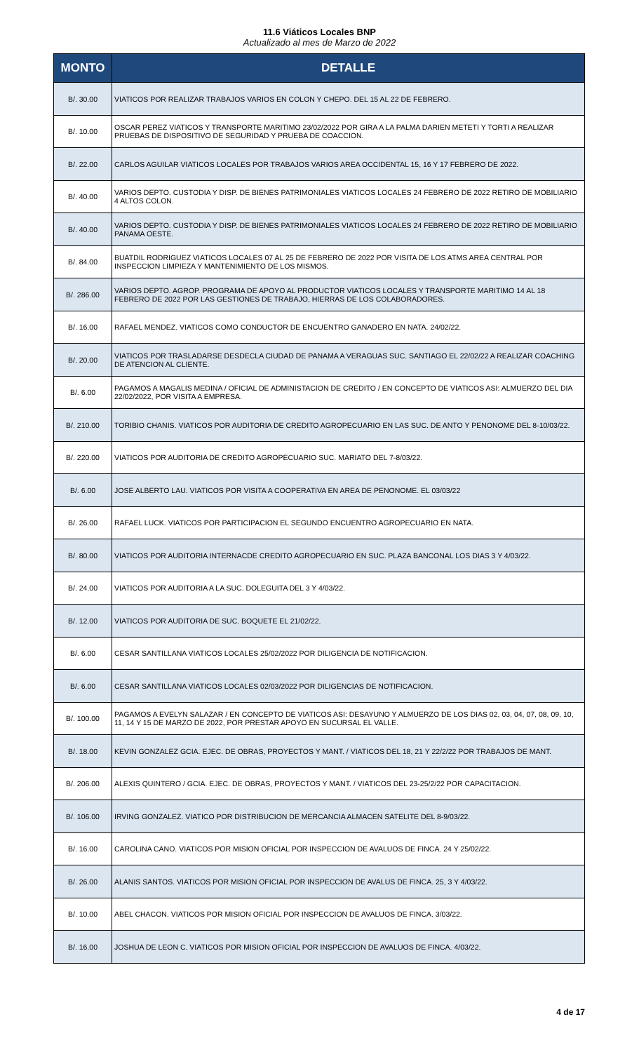11.6 Viáticos Locales BNP
Actualizado al mes de Marzo de 2022
| MONTO | DETALLE |
| --- | --- |
| B/. 30.00 | VIATICOS POR REALIZAR TRABAJOS VARIOS EN COLON Y CHEPO. DEL 15 AL 22 DE FEBRERO. |
| B/. 10.00 | OSCAR PEREZ VIATICOS Y TRANSPORTE MARITIMO 23/02/2022 POR GIRA A LA PALMA DARIEN METETI Y TORTI A REALIZAR PRUEBAS DE DISPOSITIVO DE SEGURIDAD Y PRUEBA DE COACCION. |
| B/. 22.00 | CARLOS AGUILAR VIATICOS LOCALES POR TRABAJOS VARIOS AREA OCCIDENTAL 15, 16 Y 17 FEBRERO DE 2022. |
| B/. 40.00 | VARIOS DEPTO. CUSTODIA Y DISP. DE BIENES PATRIMONIALES VIATICOS LOCALES 24 FEBRERO DE 2022 RETIRO DE MOBILIARIO 4 ALTOS COLON. |
| B/. 40.00 | VARIOS DEPTO. CUSTODIA Y DISP. DE BIENES PATRIMONIALES VIATICOS LOCALES 24 FEBRERO DE 2022 RETIRO DE MOBILIARIO PANAMA OESTE. |
| B/. 84.00 | BUATDIL RODRIGUEZ VIATICOS LOCALES 07 AL 25 DE FEBRERO DE 2022 POR VISITA DE LOS ATMS AREA CENTRAL POR INSPECCION LIMPIEZA Y MANTENIMIENTO DE LOS MISMOS. |
| B/. 286.00 | VARIOS DEPTO. AGROP. PROGRAMA DE APOYO AL PRODUCTOR VIATICOS LOCALES Y TRANSPORTE MARITIMO 14 AL 18 FEBRERO DE 2022 POR LAS GESTIONES DE TRABAJO, HIERRAS DE LOS COLABORADORES. |
| B/. 16.00 | RAFAEL MENDEZ. VIATICOS COMO CONDUCTOR DE ENCUENTRO GANADERO EN NATA. 24/02/22. |
| B/. 20.00 | VIATICOS POR TRASLADARSE DESDECLA CIUDAD DE PANAMA A VERAGUAS SUC. SANTIAGO EL 22/02/22 A REALIZAR COACHING DE ATENCION AL CLIENTE. |
| B/. 6.00 | PAGAMOS A MAGALIS MEDINA / OFICIAL DE ADMINISTACION DE CREDITO / EN CONCEPTO DE VIATICOS ASI: ALMUERZO DEL DIA 22/02/2022, POR VISITA A EMPRESA. |
| B/. 210.00 | TORIBIO CHANIS. VIATICOS POR AUDITORIA DE CREDITO AGROPECUARIO EN LAS SUC. DE ANTO Y PENONOME DEL 8-10/03/22. |
| B/. 220.00 | VIATICOS POR AUDITORIA DE CREDITO AGROPECUARIO SUC. MARIATO DEL 7-8/03/22. |
| B/. 6.00 | JOSE ALBERTO LAU. VIATICOS POR VISITA A COOPERATIVA EN AREA DE PENONOME. EL 03/03/22 |
| B/. 26.00 | RAFAEL LUCK. VIATICOS POR PARTICIPACION EL SEGUNDO ENCUENTRO AGROPECUARIO EN NATA. |
| B/. 80.00 | VIATICOS POR AUDITORIA INTERNACDE CREDITO AGROPECUARIO EN SUC. PLAZA BANCONAL LOS DIAS 3 Y 4/03/22. |
| B/. 24.00 | VIATICOS POR AUDITORIA A LA SUC. DOLEGUITA DEL 3 Y 4/03/22. |
| B/. 12.00 | VIATICOS POR AUDITORIA DE SUC. BOQUETE EL 21/02/22. |
| B/. 6.00 | CESAR SANTILLANA VIATICOS LOCALES 25/02/2022 POR DILIGENCIA DE NOTIFICACION. |
| B/. 6.00 | CESAR SANTILLANA VIATICOS LOCALES 02/03/2022 POR DILIGENCIAS DE NOTIFICACION. |
| B/. 100.00 | PAGAMOS A EVELYN SALAZAR / EN CONCEPTO DE VIATICOS ASI: DESAYUNO Y ALMUERZO DE LOS DIAS 02, 03, 04, 07, 08, 09, 10, 11, 14 Y 15 DE MARZO DE 2022, POR PRESTAR APOYO EN SUCURSAL EL VALLE. |
| B/. 18.00 | KEVIN GONZALEZ GCIA. EJEC. DE OBRAS, PROYECTOS Y MANT. / VIATICOS DEL 18, 21 Y 22/2/22 POR TRABAJOS DE MANT. |
| B/. 206.00 | ALEXIS QUINTERO / GCIA. EJEC. DE OBRAS, PROYECTOS Y MANT. / VIATICOS DEL 23-25/2/22 POR CAPACITACION. |
| B/. 106.00 | IRVING GONZALEZ. VIATICO POR DISTRIBUCION DE MERCANCIA ALMACEN SATELITE DEL 8-9/03/22. |
| B/. 16.00 | CAROLINA CANO. VIATICOS POR MISION OFICIAL POR INSPECCION DE AVALUOS DE FINCA. 24 Y 25/02/22. |
| B/. 26.00 | ALANIS SANTOS. VIATICOS POR MISION OFICIAL POR INSPECCION DE AVALUS DE FINCA. 25, 3 Y 4/03/22. |
| B/. 10.00 | ABEL CHACON. VIATICOS POR MISION OFICIAL POR INSPECCION DE AVALUOS DE FINCA. 3/03/22. |
| B/. 16.00 | JOSHUA DE LEON C. VIATICOS POR MISION OFICIAL POR INSPECCION DE AVALUOS DE FINCA. 4/03/22. |
4 de 17